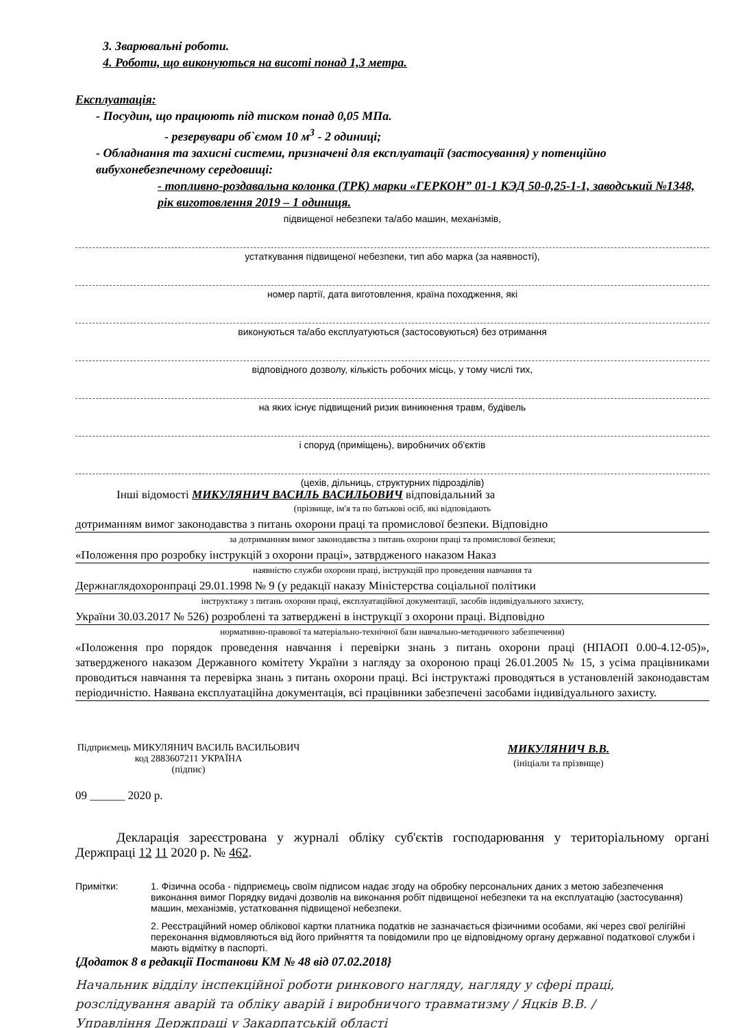3. Зварювальні роботи.
4. Роботи, що виконуються на висоті понад 1,3 метра.
Експлуатація:
- Посудин, що працюють під тиском понад 0,05 МПа.
- резервувари об`ємом 10 м<sup>3</sup> - 2 одиниці;
- Обладнання та захисні системи, призначені для експлуатації (застосування) у потенційно вибухонебезпечному середовищі:
- топливно-роздавальна колонка (ТРК) марки «ГЕРКОН” 01-1 КЭД 50-0,25-1-1, заводський №1348, рік виготовлення 2019 – 1 одиниця.
підвищеної небезпеки та/або машин, механізмів,
устаткування підвищеної небезпеки, тип або марка (за наявності),
номер партії, дата виготовлення, країна походження, які
виконуються та/або експлуатуються (застосовуються) без отримання
відповідного дозволу, кількість робочих місць, у тому числі тих,
на яких існує підвищений ризик виникнення травм, будівель
і споруд (приміщень), виробничих об'єктів
(цехів, дільниць, структурних підрозділів)
Інші відомості МИКУЛЯНИЧ ВАСИЛЬ ВАСИЛЬОВИЧ відповідальний за
(прізвище, ім'я та по батькові осіб, які відповідають
дотриманням вимог законодавства з питань охорони праці та промислової безпеки. Відповідно
за дотриманням вимог законодавства з питань охорони праці та промислової безпеки;
«Положення про розробку інструкцій з охорони праці», затврдженого наказом Наказ
наявністю служби охорони праці, інструкцій про проведення навчання та
Держнаглядохоронпраці 29.01.1998 № 9 (у редакції наказу Міністерства соціальної політики
інструктажу з питань охорони праці, експлуатаційної документації, засобів індивідуального захисту,
України 30.03.2017 № 526) розроблені та затверджені в інструкції з охорони праці. Відповідно
нормативно-правової та матеріально-технічної бази навчально-методичного забезпечення)
«Положення про порядок проведення навчання і перевірки знань з питань охорони праці (НПАОП 0.00-4.12-05)», затвердженого наказом Державного комітету України з нагляду за охороною праці 26.01.2005 № 15, з усіма працівниками проводиться навчання та перевірка знань з питань охорони праці. Всі інструктажі проводяться в установленій законодавстам періодичністю. Наявана експлуатаційна документація, всі працівники забезпечені засобами індивідуального захисту.
Підприємець МИКУЛЯНИЧ ВАСИЛЬ ВАСИЛЬОВИЧ код 2883607211 УКРАЇНА
(підпис)
МИКУЛЯНИЧ В.В.
(ініціали та прізвище)
09 ______ 2020 р.
Декларація зареєстрована у журналі обліку суб'єктів господарювання у територіальному органі Держпраці 12 11 2020 р. № 462.
Примітки: 1. Фізична особа - підприємець своїм підписом надає згоду на обробку персональних даних з метою забезпечення виконання вимог Порядку видачі дозволів на виконання робіт підвищеної небезпеки та на експлуатацію (застосування) машин, механізмів, устатковання підвищеної небезпеки.
2. Реєстраційний номер облікової картки платника податків не зазначається фізичними особами, які через свої релігійні переконання відмовляються від його прийняття та повідомили про це відповідному органу державної податкової служби і мають відмітку в паспорті.
{Додаток 8 в редакції Постанови КМ № 48 від 07.02.2018}
Начальник відділу інспекційної роботи ринкового нагляду, нагляду у сфері праці, розслідування аварій та обліку аварій і виробничого травматизму / Яцків В.В. /
Управління Держпраці у Закарпатській області